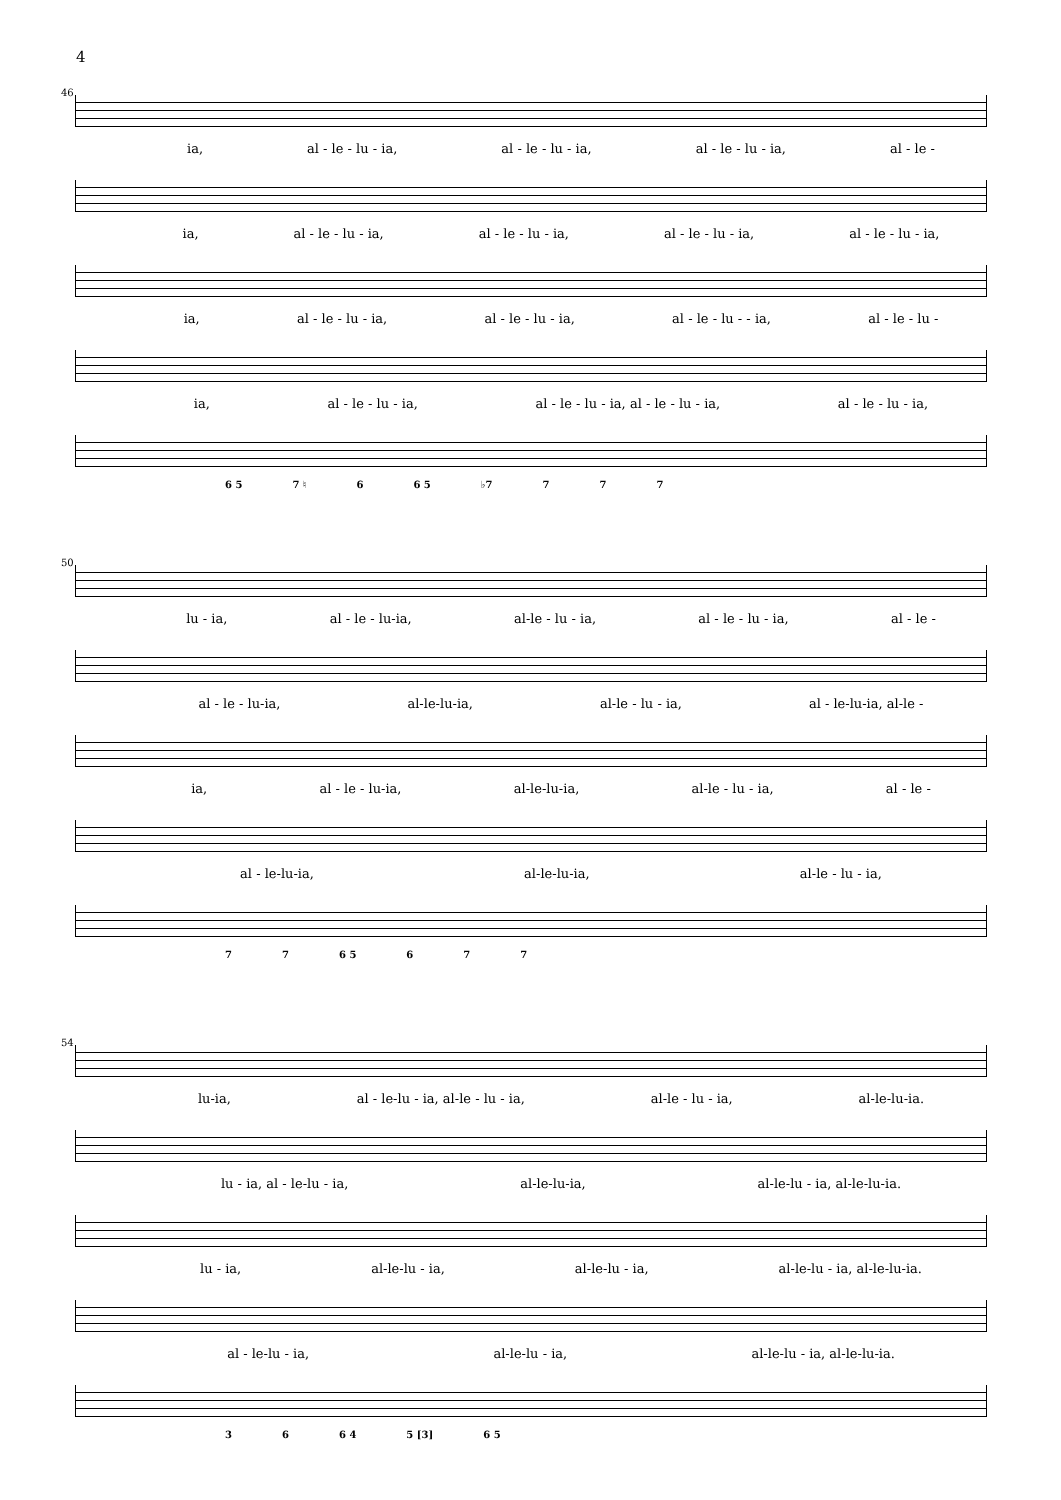4
46
ia, al - le - lu - ia, al - le - lu - ia, al - le - lu - ia, al - le -
ia, al - le - lu - ia, al - le - lu - ia, al - le - lu - ia, al - le - lu - ia,
ia, al - le - lu - ia, al - le - lu - ia, al - le - lu - - ia, al - le - lu -
ia, al - le - lu - ia, al - le - lu - ia, al - le - lu - ia, al - le - lu - ia,
6 5 7 ♮ 6 6 5 ♭7 7 7 7
50
lu - ia, al - le - lu-ia, al-le - lu - ia, al - le - lu - ia, al - le -
al - le - lu-ia, al-le-lu-ia, al-le - lu - ia, al - le-lu-ia, al-le -
ia, al - le - lu-ia, al-le-lu-ia, al-le - lu - ia, al - le -
al - le-lu-ia, al-le-lu-ia, al-le - lu - ia,
7 7 6 5 6 7 7
54
lu-ia, al - le-lu - ia, al-le - lu - ia, al-le - lu - ia, al-le-lu-ia.
lu - ia, al - le-lu - ia, al-le-lu-ia, al-le-lu - ia, al-le-lu-ia.
lu - ia, al-le-lu - ia, al-le-lu - ia, al-le-lu - ia, al-le-lu-ia.
al - le-lu - ia, al-le-lu - ia, al-le-lu - ia, al-le-lu-ia.
3 6 6 4 5 [3] 6 5